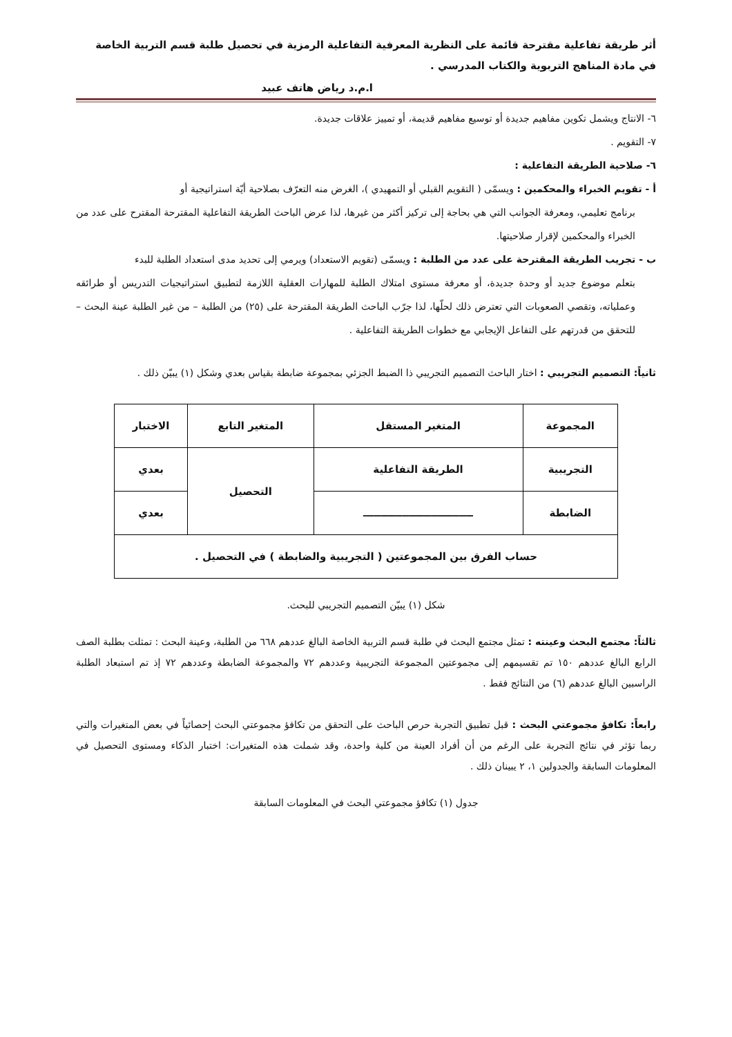أثر طريقة تفاعلية مقترحة قائمة على النظرية المعرفية التفاعلية الرمزية في تحصيل طلبة قسم التربية الخاصة في مادة المناهج التربوية والكتاب المدرسي .
ا.م.د رياض هاتف عبيد
٦- الانتاج ويشمل تكوين مفاهيم جديدة أو توسيع مفاهيم قديمة، أو تمييز علاقات جديدة.
٧- التقويم .
٦- صلاحية الطريقة التفاعلية :
أ - تقويم الخبراء والمحكمين : ويسمّى ( التقويم القبلي أو التمهيدي )، الغرض منه التعرّف بصلاحية أيّة استراتيجية أو
برنامج تعليمي، ومعرفة الجوانب التي هي بحاجة إلى تركيز أكثر من غيرها، لذا عرض الباحث الطريقة التفاعلية المقترحة المقترح على عدد من الخبراء والمحكمين لإقرار صلاحيتها.
ب - تجريب الطريقة المقترحة على عدد من الطلبة : ويسمّى (تقويم الاستعداد) ويرمي إلى تحديد مدى استعداد الطلبة للبدء
بتعلم موضوع جديد أو وحدة جديدة، أو معرفة مستوى امتلاك الطلبة للمهارات العقلية اللازمة لتطبيق استراتيجيات التدريس أو طرائقه وعملياته، وتقصي الصعوبات التي تعترض ذلك لحلّها، لذا جرّب الباحث الطريقة المقترحة على (٢٥) من الطلبة – من غير الطلبة عينة البحث – للتحقق من قدرتهم على التفاعل الإيجابي مع خطوات الطريقة التفاعلية .
ثانياً: التصميم التجريبي : اختار الباحث التصميم التجريبي ذا الضبط الجزئي بمجموعة ضابطة بقياس بعدي وشكل (١) يبيّن ذلك .
| المجموعة | المتغير المستقل | المتغير التابع | الاختبار |
| التجريبية | الطريقة التفاعلية | التحصيل | بعدي |
| الضابطة | ـــــــــــــــــــــــــــــــ | | بعدي |
| حساب الفرق بين المجموعتين ( التجريبية والضابطة ) في التحصيل . | | | |
شكل (١) يبيّن التصميم التجريبي للبحث.
ثالثاً: مجتمع البحث وعينته : تمثل مجتمع البحث في طلبة قسم التربية الخاصة البالغ عددهم ٦٦٨ من الطلبة، وعينة البحث : تمثلت بطلبة الصف الرابع البالغ عددهم ١٥٠ تم تقسيمهم إلى مجموعتين المجموعة التجريبية وعددهم ٧٢ والمجموعة الضابطة وعددهم ٧٢ إذ تم استبعاد الطلبة الراسبين البالغ عددهم (٦) من النتائج فقط .
رابعاً: تكافؤ مجموعتي البحث : قبل تطبيق التجربة حرص الباحث على التحقق من تكافؤ مجموعتي البحث إحصائياً في بعض المتغيرات والتي ربما تؤثر في نتائج التجربة على الرغم من أن أفراد العينة من كلية واحدة، وقد شملت هذه المتغيرات: اختبار الذكاء ومستوى التحصيل في المعلومات السابقة والجدولين ١، ٢ يبينان ذلك .
جدول (١) تكافؤ مجموعتي البحث في المعلومات السابقة